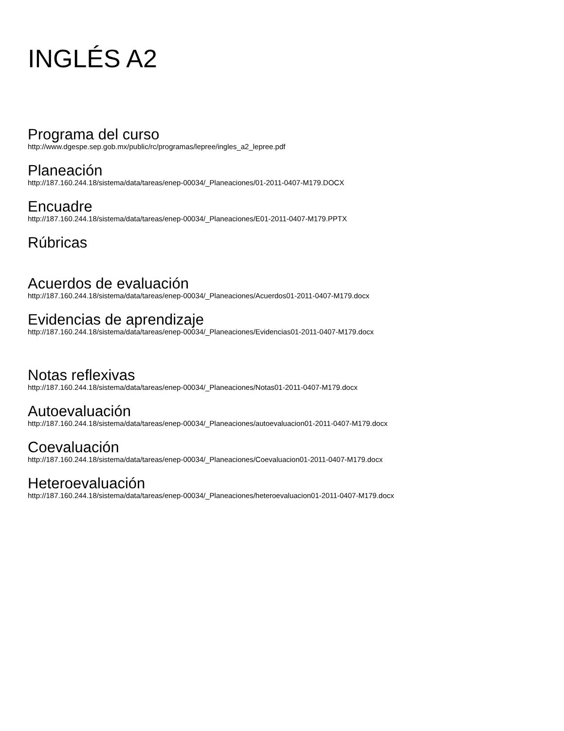INGLÉS A2
Programa del curso
http://www.dgespe.sep.gob.mx/public/rc/programas/lepree/ingles_a2_lepree.pdf
Planeación
http://187.160.244.18/sistema/data/tareas/enep-00034/_Planeaciones/01-2011-0407-M179.DOCX
Encuadre
http://187.160.244.18/sistema/data/tareas/enep-00034/_Planeaciones/E01-2011-0407-M179.PPTX
Rúbricas
Acuerdos de evaluación
http://187.160.244.18/sistema/data/tareas/enep-00034/_Planeaciones/Acuerdos01-2011-0407-M179.docx
Evidencias de aprendizaje
http://187.160.244.18/sistema/data/tareas/enep-00034/_Planeaciones/Evidencias01-2011-0407-M179.docx
Notas reflexivas
http://187.160.244.18/sistema/data/tareas/enep-00034/_Planeaciones/Notas01-2011-0407-M179.docx
Autoevaluación
http://187.160.244.18/sistema/data/tareas/enep-00034/_Planeaciones/autoevaluacion01-2011-0407-M179.docx
Coevaluación
http://187.160.244.18/sistema/data/tareas/enep-00034/_Planeaciones/Coevaluacion01-2011-0407-M179.docx
Heteroevaluación
http://187.160.244.18/sistema/data/tareas/enep-00034/_Planeaciones/heteroevaluacion01-2011-0407-M179.docx